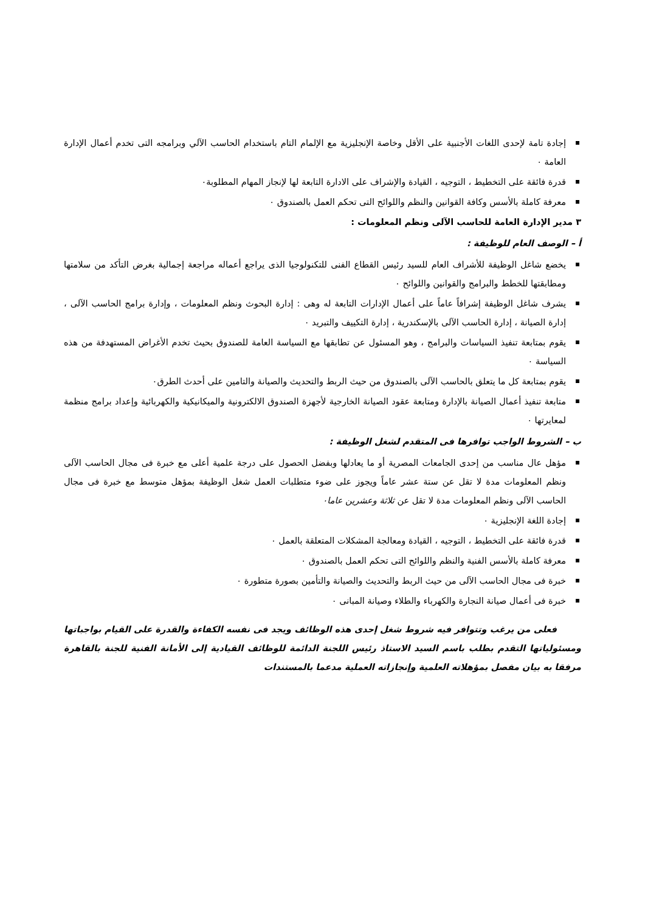إجادة تامة لإحدى اللغات الأجنبية على الأقل وخاصة الإنجليزية مع الإلمام التام باستخدام الحاسب الآلي وبرامجه التى تخدم أعمال الإدارة العامة ٠
قدرة فائقة على التخطيط ، التوجيه ، القيادة والإشراف على الادارة التابعة لها لإنجاز المهام المطلوبة٠
معرفة كاملة بالأسس وكافة القوانين والنظم واللوائح التى تحكم العمل بالصندوق ٠
٣ مدير الإدارة العامة للحاسب الآلى ونظم المعلومات :
أ – الوصف العام للوظيفة :
يخضع شاغل الوظيفة للأشراف العام للسيد رئيس القطاع الفنى للتكنولوجيا الذى يراجع أعماله مراجعة إجمالية بغرض التأكد من سلامتها ومطابقتها للخطط والبرامج والقوانين واللوائح ٠
يشرف شاغل الوظيفة إشرافاً عاماً على أعمال الإدارات التابعة له وهى : إدارة البحوث ونظم المعلومات ، وإدارة برامج الحاسب الآلى ، إدارة الصيانة ، إدارة الحاسب الآلى بالإسكندرية ، إدارة التكييف والتبريد ٠
يقوم بمتابعة تنفيذ السياسات والبرامج ، وهو المسئول عن تطابقها مع السياسة العامة للصندوق بحيث تخدم الأغراض المستهدفة من هذه السياسة ٠
يقوم بمتابعة كل ما يتعلق بالحاسب الآلى بالصندوق من حيث الربط والتحديث والصيانة والتامين على أحدث الطرق٠
متابعة تنفيذ أعمال الصيانة بالإدارة ومتابعة عقود الصيانة الخارجية لأجهزة الصندوق الالكترونية والميكانيكية والكهربائية وإعداد برامج منظمة لمعايرتها ٠
ب – الشروط الواجب توافرها فى المتقدم لشغل الوظيفة :
مؤهل عال مناسب من إحدى الجامعات المصرية أو ما يعادلها وبفضل الحصول على درجة علمية أعلى مع خبرة فى مجال الحاسب الآلى ونظم المعلومات مدة لا تقل عن ستة عشر عاماً ويجوز على ضوء متطلبات العمل شغل الوظيفة بمؤهل متوسط مع خبرة فى مجال الحاسب الآلى ونظم المعلومات مدة لا تقل عن ثلاثة وعشرين عاما٠
إجادة اللغة الإنجليزية ٠
قدرة فائقة على التخطيط ، التوجيه ، القيادة ومعالجة المشكلات المتعلقة بالعمل ٠
معرفة كاملة بالأسس الفنية والنظم واللوائح التى تحكم العمل بالصندوق ٠
خبرة فى مجال الحاسب الآلى من حيث الربط والتحديث والصيانة والتأمين بصورة متطورة ٠
خبرة فى أعمال صيانة النجارة والكهرباء والطلاء وصيانة المبانى ٠
فعلى من يرغب وتتوافر فيه شروط شغل إحدى هذه الوظائف ويجد فى نفسه الكفاءة والقدرة على القيام بواجباتها ومسئولياتها التقدم بطلب باسم السيد الاستاذ رئيس اللجنة الدائمة للوظائف القيادية إلى الأمانة الفنية للجنة بالقاهرة مرفقا به بيان مفصل بمؤهلاته العلمية وإنجازاته العملية مدعما بالمستندات